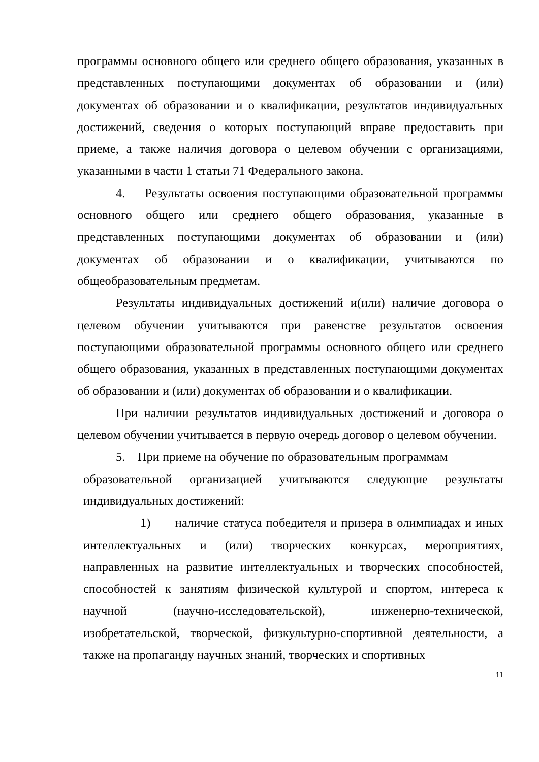программы основного общего или среднего общего образования, указанных в представленных поступающими документах об образовании и (или) документах об образовании и о квалификации, результатов индивидуальных достижений, сведения о которых поступающий вправе предоставить при приеме, а также наличия договора о целевом обучении с организациями, указанными в части 1 статьи 71 Федерального закона.
4. Результаты освоения поступающими образовательной программы основного общего или среднего общего образования, указанные в представленных поступающими документах об образовании и (или) документах об образовании и о квалификации, учитываются по общеобразовательным предметам.
Результаты индивидуальных достижений и(или) наличие договора о целевом обучении учитываются при равенстве результатов освоения поступающими образовательной программы основного общего или среднего общего образования, указанных в представленных поступающими документах об образовании и (или) документах об образовании и о квалификации.
При наличии результатов индивидуальных достижений и договора о целевом обучении учитывается в первую очередь договор о целевом обучении.
5. При приеме на обучение по образовательным программам
образовательной организацией учитываются следующие результаты индивидуальных достижений:
1) наличие статуса победителя и призера в олимпиадах и иных интеллектуальных и (или) творческих конкурсах, мероприятиях, направленных на развитие интеллектуальных и творческих способностей, способностей к занятиям физической культурой и спортом, интереса к научной (научно-исследовательской), инженерно-технической, изобретательской, творческой, физкультурно-спортивной деятельности, а также на пропаганду научных знаний, творческих и спортивных
11